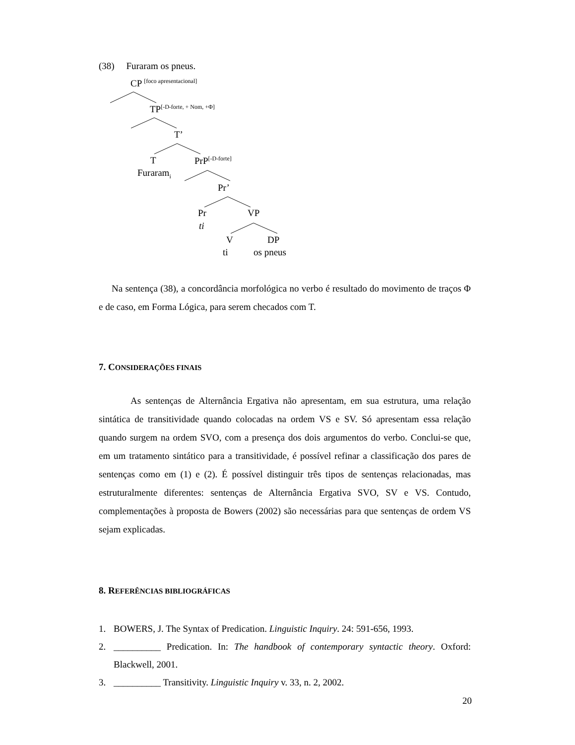(38) Furaram os pneus.
CP <sup>[foco apresentacional]</sup>
TP<sup>[-D-forte, + Nom, +Φ]</sup>
T’
T PrP<sup>[-D-forte]</sup>
Furaram<sub>i</sub>
Pr’
Pr VP
ti
V DP
ti os pneus
Na sentença (38), a concordância morfológica no verbo é resultado do movimento de traços Φ e de caso, em Forma Lógica, para serem checados com T.
7. CONSIDERAÇÕES FINAIS
As sentenças de Alternância Ergativa não apresentam, em sua estrutura, uma relação sintática de transitividade quando colocadas na ordem VS e SV. Só apresentam essa relação quando surgem na ordem SVO, com a presença dos dois argumentos do verbo. Conclui-se que, em um tratamento sintático para a transitividade, é possível refinar a classificação dos pares de sentenças como em (1) e (2). É possível distinguir três tipos de sentenças relacionadas, mas estruturalmente diferentes: sentenças de Alternância Ergativa SVO, SV e VS. Contudo, complementações à proposta de Bowers (2002) são necessárias para que sentenças de ordem VS sejam explicadas.
8. REFERÊNCIAS BIBLIOGRÁFICAS
1. BOWERS, J. The Syntax of Predication. Linguistic Inquiry. 24: 591-656, 1993.
2. __________ Predication. In: The handbook of contemporary syntactic theory. Oxford: Blackwell, 2001.
3. __________ Transitivity. Linguistic Inquiry v. 33, n. 2, 2002.
20